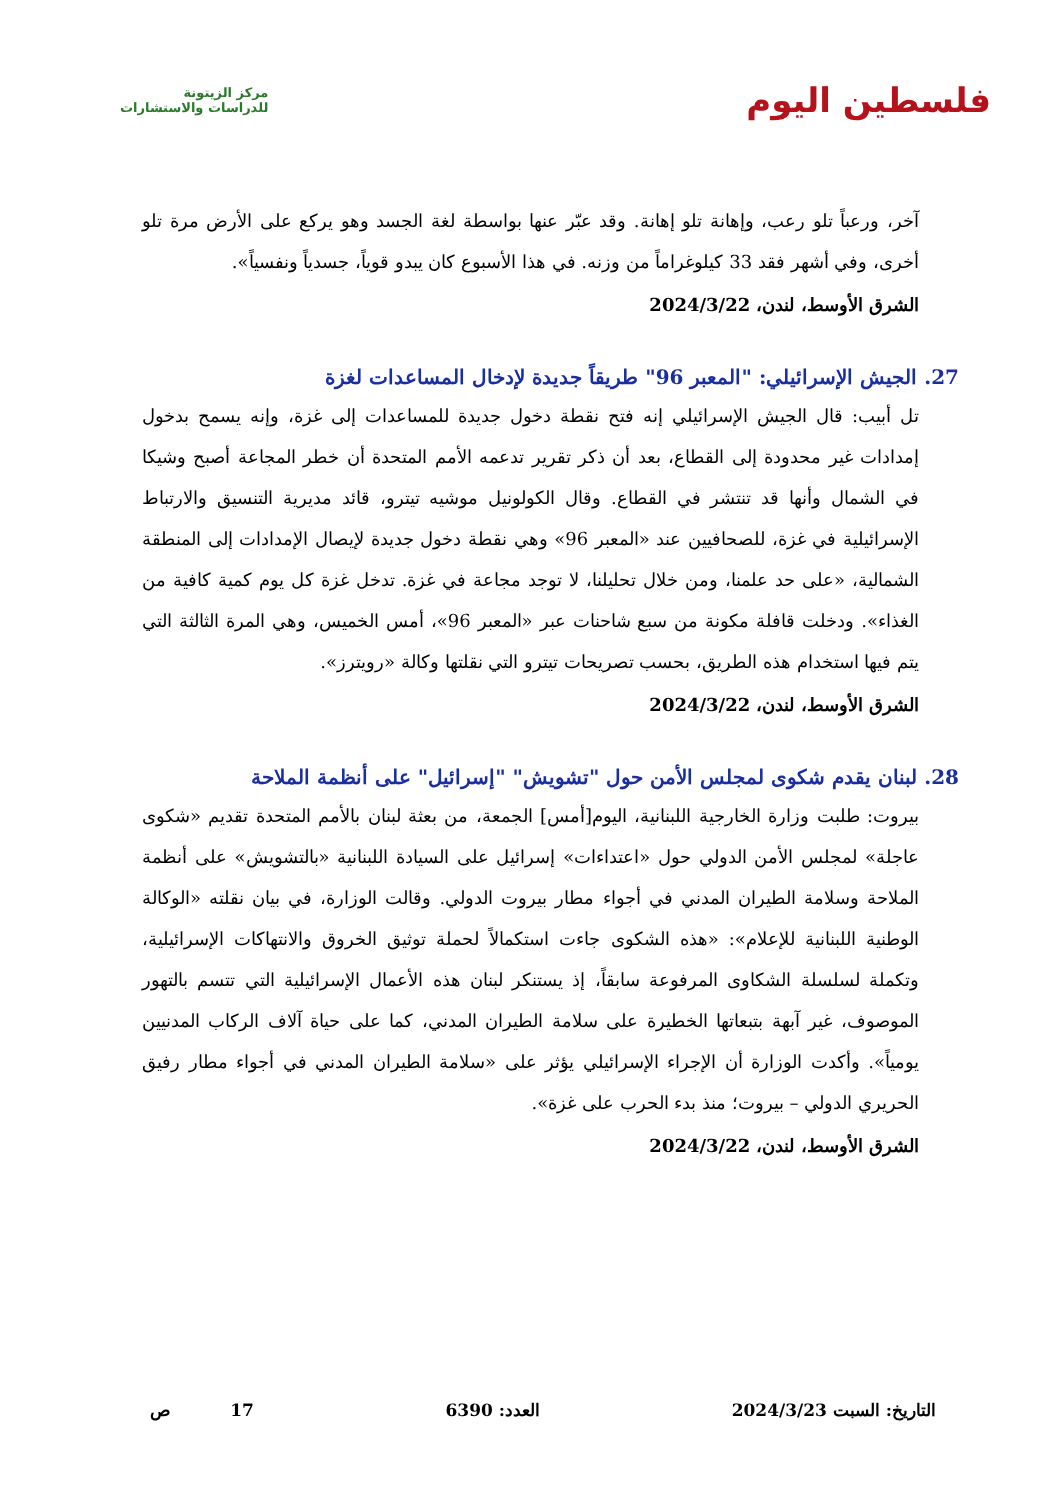فلسطين اليوم
مركز الزيتونة
للدراسات والاستشارات
آخر، ورعباً تلو رعب، وإهانة تلو إهانة. وقد عبّر عنها بواسطة لغة الجسد وهو يركع على الأرض مرة تلو أخرى، وفي أشهر فقد 33 كيلوغراماً من وزنه. في هذا الأسبوع كان يبدو قوياً، جسدياً ونفسياً».
الشرق الأوسط، لندن، 2024/3/22
27. الجيش الإسرائيلي: "المعبر 96" طريقاً جديدة لإدخال المساعدات لغزة
تل أبيب: قال الجيش الإسرائيلي إنه فتح نقطة دخول جديدة للمساعدات إلى غزة، وإنه يسمح بدخول إمدادات غير محدودة إلى القطاع، بعد أن ذكر تقرير تدعمه الأمم المتحدة أن خطر المجاعة أصبح وشيكا في الشمال وأنها قد تنتشر في القطاع. وقال الكولونيل موشيه تيترو، قائد مديرية التنسيق والارتباط الإسرائيلية في غزة، للصحافيين عند «المعبر 96» وهي نقطة دخول جديدة لإيصال الإمدادات إلى المنطقة الشمالية، «على حد علمنا، ومن خلال تحليلنا، لا توجد مجاعة في غزة. تدخل غزة كل يوم كمية كافية من الغذاء». ودخلت قافلة مكونة من سبع شاحنات عبر «المعبر 96»، أمس الخميس، وهي المرة الثالثة التي يتم فيها استخدام هذه الطريق، بحسب تصريحات تيترو التي نقلتها وكالة «رويترز».
الشرق الأوسط، لندن، 2024/3/22
28. لبنان يقدم شكوى لمجلس الأمن حول "تشويش" "إسرائيل" على أنظمة الملاحة
بيروت: طلبت وزارة الخارجية اللبنانية، اليوم[أمس] الجمعة، من بعثة لبنان بالأمم المتحدة تقديم «شكوى عاجلة» لمجلس الأمن الدولي حول «اعتداءات» إسرائيل على السيادة اللبنانية «بالتشويش» على أنظمة الملاحة وسلامة الطيران المدني في أجواء مطار بيروت الدولي. وقالت الوزارة، في بيان نقلته «الوكالة الوطنية اللبنانية للإعلام»: «هذه الشكوى جاءت استكمالاً لحملة توثيق الخروق والانتهاكات الإسرائيلية، وتكملة لسلسلة الشكاوى المرفوعة سابقاً، إذ يستنكر لبنان هذه الأعمال الإسرائيلية التي تتسم بالتهور الموصوف، غير آبهة بتبعاتها الخطيرة على سلامة الطيران المدني، كما على حياة آلاف الركاب المدنيين يومياً». وأكدت الوزارة أن الإجراء الإسرائيلي يؤثر على «سلامة الطيران المدني في أجواء مطار رفيق الحريري الدولي – بيروت؛ منذ بدء الحرب على غزة».
الشرق الأوسط، لندن، 2024/3/22
التاريخ: السبت 2024/3/23 العدد: 6390 17 ص